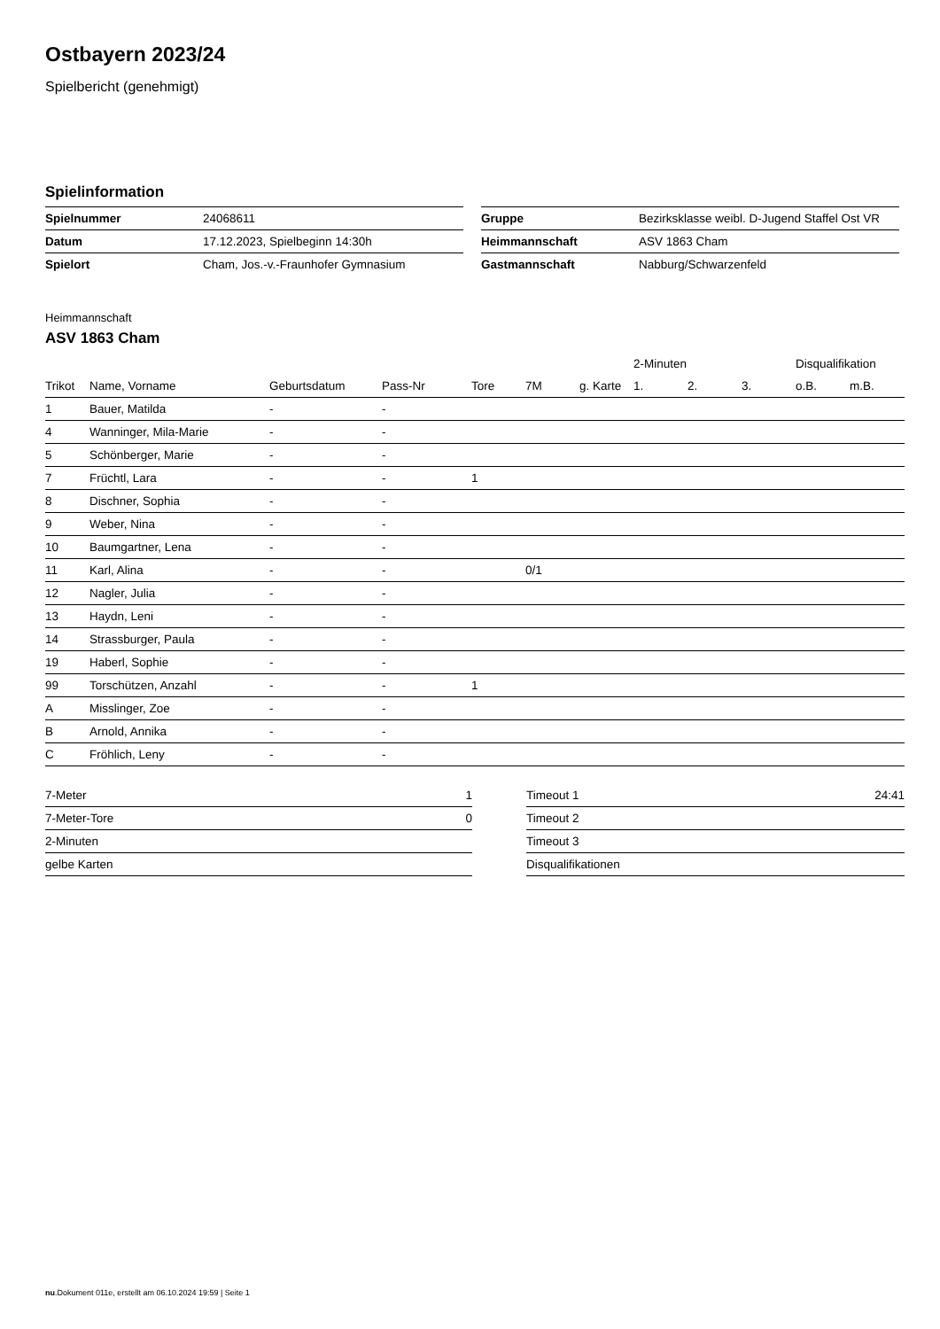Ostbayern 2023/24
Spielbericht (genehmigt)
Spielinformation
| Spielnummer | 24068611 |
| Datum | 17.12.2023, Spielbeginn 14:30h |
| Spielort | Cham, Jos.-v.-Fraunhofer Gymnasium |
| Gruppe | Bezirksklasse weibl. D-Jugend Staffel Ost VR |
| Heimmannschaft | ASV 1863 Cham |
| Gastmannschaft | Nabburg/Schwarzenfeld |
Heimmannschaft
ASV 1863 Cham
| | | | | | | | 2-Minuten | | | Disqualifikation | |
| --- | --- | --- | --- | --- | --- | --- | --- | --- | --- | --- | --- |
| Trikot | Name, Vorname | Geburtsdatum | Pass-Nr | Tore | 7M | g. Karte | 1. | 2. | 3. | o.B. | m.B. |
| 1 | Bauer, Matilda | - | - | | | | | | | | |
| 4 | Wanninger, Mila-Marie | - | - | | | | | | | | |
| 5 | Schönberger, Marie | - | - | | | | | | | | |
| 7 | Früchtl, Lara | - | - | 1 | | | | | | | |
| 8 | Dischner, Sophia | - | - | | | | | | | | |
| 9 | Weber, Nina | - | - | | | | | | | | |
| 10 | Baumgartner, Lena | - | - | | | | | | | | |
| 11 | Karl, Alina | - | - | | 0/1 | | | | | | |
| 12 | Nagler, Julia | - | - | | | | | | | | |
| 13 | Haydn, Leni | - | - | | | | | | | | |
| 14 | Strassburger, Paula | - | - | | | | | | | | |
| 19 | Haberl, Sophie | - | - | | | | | | | | |
| 99 | Torschützen, Anzahl | - | - | 1 | | | | | | | |
| A | Misslinger, Zoe | - | - | | | | | | | | |
| B | Arnold, Annika | - | - | | | | | | | | |
| C | Fröhlich, Leny | - | - | | | | | | | | |
| 7-Meter | 1 |
| 7-Meter-Tore | 0 |
| 2-Minuten | |
| gelbe Karten | |
| Timeout 1 | 24:41 |
| Timeout 2 | |
| Timeout 3 | |
| Disqualifikationen | |
nu.Dokument 011e, erstellt am 06.10.2024 19:59 | Seite 1